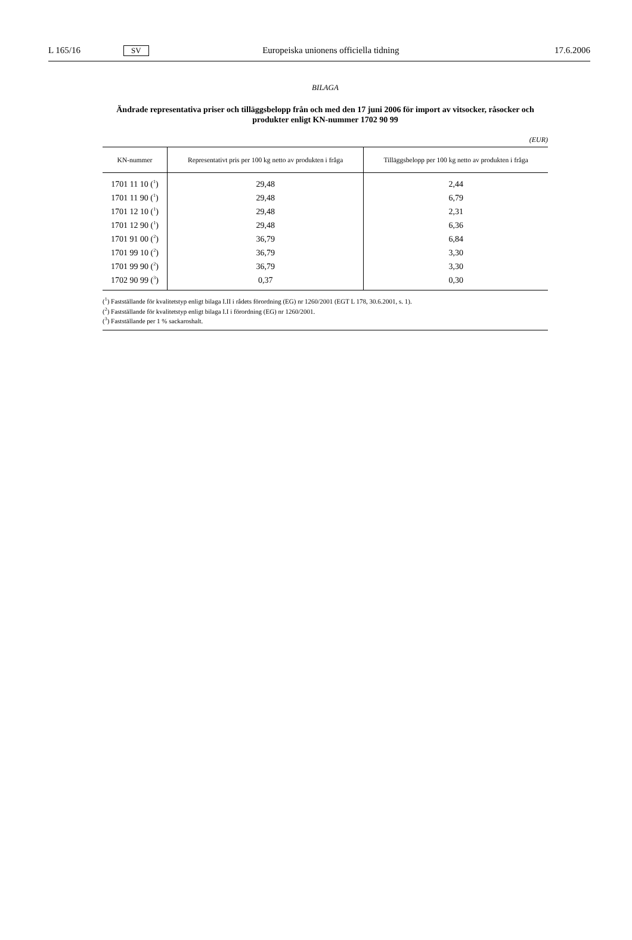L 165/16 SV Europeiska unionens officiella tidning 17.6.2006
BILAGA
Ändrade representativa priser och tilläggsbelopp från och med den 17 juni 2006 för import av vitsocker, råsocker och produkter enligt KN-nummer 1702 90 99
(EUR)
| KN-nummer | Representativt pris per 100 kg netto av produkten i fråga | Tilläggsbelopp per 100 kg netto av produkten i fråga |
| --- | --- | --- |
| 1701 11 10 (<sup>1</sup>) | 29,48 | 2,44 |
| 1701 11 90 (<sup>1</sup>) | 29,48 | 6,79 |
| 1701 12 10 (<sup>1</sup>) | 29,48 | 2,31 |
| 1701 12 90 (<sup>1</sup>) | 29,48 | 6,36 |
| 1701 91 00 (<sup>2</sup>) | 36,79 | 6,84 |
| 1701 99 10 (<sup>2</sup>) | 36,79 | 3,30 |
| 1701 99 90 (<sup>2</sup>) | 36,79 | 3,30 |
| 1702 90 99 (<sup>3</sup>) | 0,37 | 0,30 |
(<sup>1</sup>) Fastställande för kvalitetstyp enligt bilaga I.II i rådets förordning (EG) nr 1260/2001 (EGT L 178, 30.6.2001, s. 1).
(<sup>2</sup>) Fastställande för kvalitetstyp enligt bilaga I.I i förordning (EG) nr 1260/2001.
(<sup>3</sup>) Fastställande per 1 % sackaroshalt.